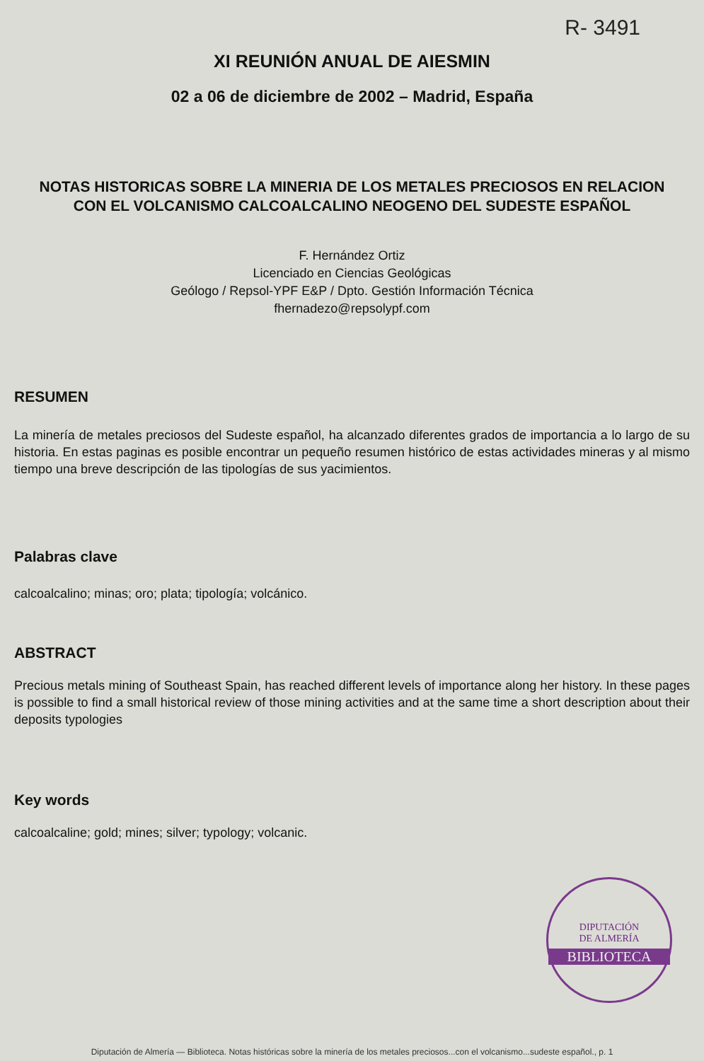R- 3491
XI REUNIÓN ANUAL DE AIESMIN
02 a 06 de diciembre de 2002 – Madrid, España
NOTAS HISTORICAS SOBRE LA MINERIA DE LOS METALES PRECIOSOS EN RELACION CON EL VOLCANISMO CALCOALCALINO NEOGENO DEL SUDESTE ESPAÑOL
F. Hernández Ortiz
Licenciado en Ciencias Geológicas
Geólogo / Repsol-YPF E&P / Dpto. Gestión Información Técnica
fhernadezo@repsolypf.com
RESUMEN
La minería de metales preciosos del Sudeste español, ha alcanzado diferentes grados de importancia a lo largo de su historia. En estas paginas es posible encontrar un pequeño resumen histórico de estas actividades mineras y al mismo tiempo una breve descripción de las tipologías de sus yacimientos.
Palabras clave
calcoalcalino; minas; oro; plata; tipología; volcánico.
ABSTRACT
Precious metals mining of Southeast Spain, has reached different levels of importance along her history. In these pages is possible to find a small historical review of those mining activities and at the same time a short description about their deposits typologies
Key words
calcoalcaline; gold; mines; silver; typology; volcanic.
DIPUTACIÓN
DE ALMERÍA
BIBLIOTECA
Diputación de Almería — Biblioteca. Notas históricas sobre la minería de los metales preciosos...con el volcanismo...sudeste español., p. 1